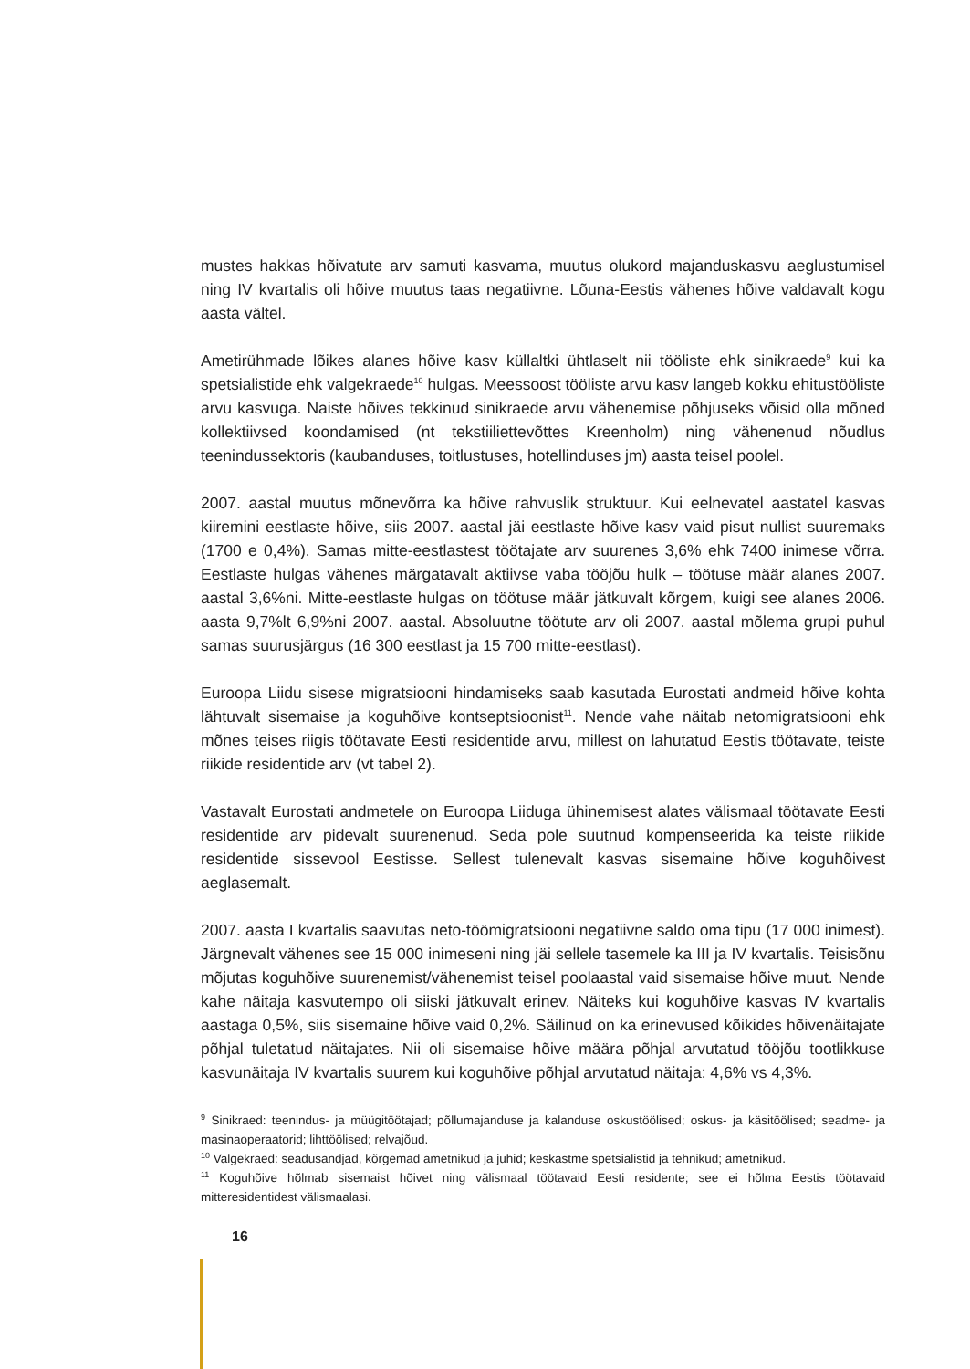mustes hakkas hõivatute arv samuti kasvama, muutus olukord majanduskasvu aeglustumisel ning IV kvartalis oli hõive muutus taas negatiivne. Lõuna-Eestis vähenes hõive valdavalt kogu aasta vältel.
Ametirühmade lõikes alanes hõive kasv küllaltki ühtlaselt nii tööliste ehk sinikraede<sup>9</sup> kui ka spetsialistide ehk valgekraede<sup>10</sup> hulgas. Meessoost tööliste arvu kasv langeb kokku ehitustööliste arvu kasvuga. Naiste hõives tekkinud sinikraede arvu vähenemise põhjuseks võisid olla mõned kollektiivsed koondamised (nt tekstiiliettevõttes Kreenholm) ning vähenenud nõudlus teenindussektoris (kaubanduses, toitlustuses, hotellinduses jm) aasta teisel poolel.
2007. aastal muutus mõnevõrra ka hõive rahvuslik struktuur. Kui eelnevatel aastatel kasvas kiiremini eestlaste hõive, siis 2007. aastal jäi eestlaste hõive kasv vaid pisut nullist suuremaks (1700 e 0,4%). Samas mitte-eestlastest töötajate arv suurenes 3,6% ehk 7400 inimese võrra. Eestlaste hulgas vähenes märgatavalt aktiivse vaba tööjõu hulk – töötuse määr alanes 2007. aastal 3,6%ni. Mitte-eestlaste hulgas on töötuse määr jätkuvalt kõrgem, kuigi see alanes 2006. aasta 9,7%lt 6,9%ni 2007. aastal. Absoluutne töötute arv oli 2007. aastal mõlema grupi puhul samas suurusjärgus (16 300 eestlast ja 15 700 mitte-eestlast).
Euroopa Liidu sisese migratsiooni hindamiseks saab kasutada Eurostati andmeid hõive kohta lähtuvalt sisemaise ja koguhõive kontseptsioonist<sup>11</sup>. Nende vahe näitab netomigratsiooni ehk mõnes teises riigis töötavate Eesti residentide arvu, millest on lahutatud Eestis töötavate, teiste riikide residentide arv (vt tabel 2).
Vastavalt Eurostati andmetele on Euroopa Liiduga ühinemisest alates välismaal töötavate Eesti residentide arv pidevalt suurenenud. Seda pole suutnud kompenseerida ka teiste riikide residentide sissevool Eestisse. Sellest tulenevalt kasvas sisemaine hõive koguhõivest aeglasemalt.
2007. aasta I kvartalis saavutas neto-töömigratsiooni negatiivne saldo oma tipu (17 000 inimest). Järgnevalt vähenes see 15 000 inimeseni ning jäi sellele tasemele ka III ja IV kvartalis. Teisisõnu mõjutas koguhõive suurenemist/vähenemist teisel poolaastal vaid sisemaise hõive muut. Nende kahe näitaja kasvutempo oli siiski jätkuvalt erinev. Näiteks kui koguhõive kasvas IV kvartalis aastaga 0,5%, siis sisemaine hõive vaid 0,2%. Säilinud on ka erinevused kõikides hõivenäitajate põhjal tuletatud näitajates. Nii oli sisemaise hõive määra põhjal arvutatud tööjõu tootlikkuse kasvunäitaja IV kvartalis suurem kui koguhõive põhjal arvutatud näitaja: 4,6% vs 4,3%.
<sup>9</sup> Sinikraed: teenindus- ja müügitöötajad; põllumajanduse ja kalanduse oskustöölised; oskus- ja käsitöölised; seadme- ja masinaoperaatorid; lihttöölised; relvajõud.
<sup>10</sup> Valgekraed: seadusandjad, kõrgemad ametnikud ja juhid; keskastme spetsialistid ja tehnikud; ametnikud.
<sup>11</sup> Koguhõive hõlmab sisemaist hõivet ning välismaal töötavaid Eesti residente; see ei hõlma Eestis töötavaid mitteresidentidest välismaalasi.
16